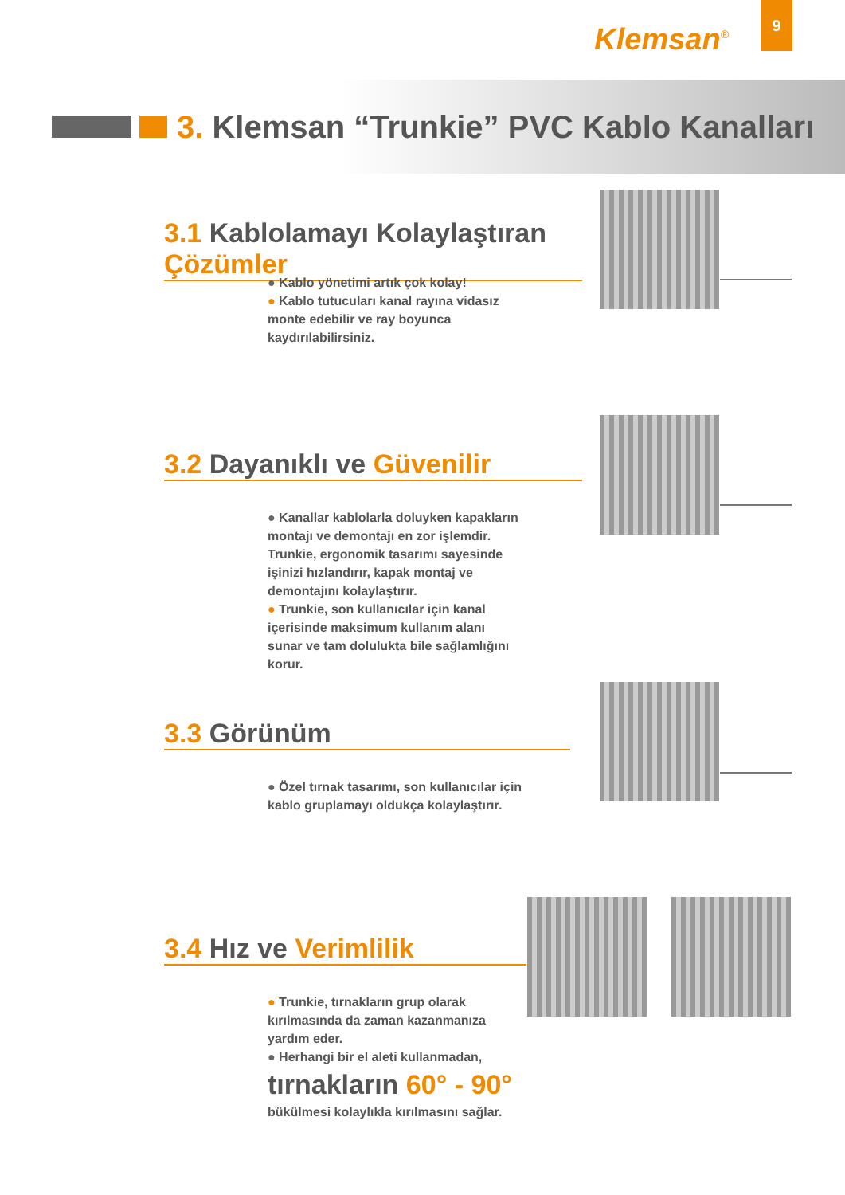Klemsan<sup>®</sup>
9
3. Klemsan “Trunkie” PVC Kablo Kanalları
3.1 Kablolamayı Kolaylaştıran Çözümler
● Kablo yönetimi artık çok kolay!
● Kablo tutucuları kanal rayına vidasız monte edebilir ve ray boyunca kaydırılabilirsiniz.
3.2 Dayanıklı ve Güvenilir
● Kanallar kablolarla doluyken kapakların montajı ve demontajı en zor işlemdir. Trunkie, ergonomik tasarımı sayesinde işinizi hızlandırır, kapak montaj ve demontajını kolaylaştırır.
● Trunkie, son kullanıcılar için kanal içerisinde maksimum kullanım alanı sunar ve tam dolulukta bile sağlamlığını korur.
3.3 Görünüm
● Özel tırnak tasarımı, son kullanıcılar için kablo gruplamayı oldukça kolaylaştırır.
3.4 Hız ve Verimlilik
● Trunkie, tırnakların grup olarak kırılmasında da zaman kazanmanıza yardım eder.
● Herhangi bir el aleti kullanmadan,
tırnakların 60° - 90°
bükülmesi kolaylıkla kırılmasını sağlar.